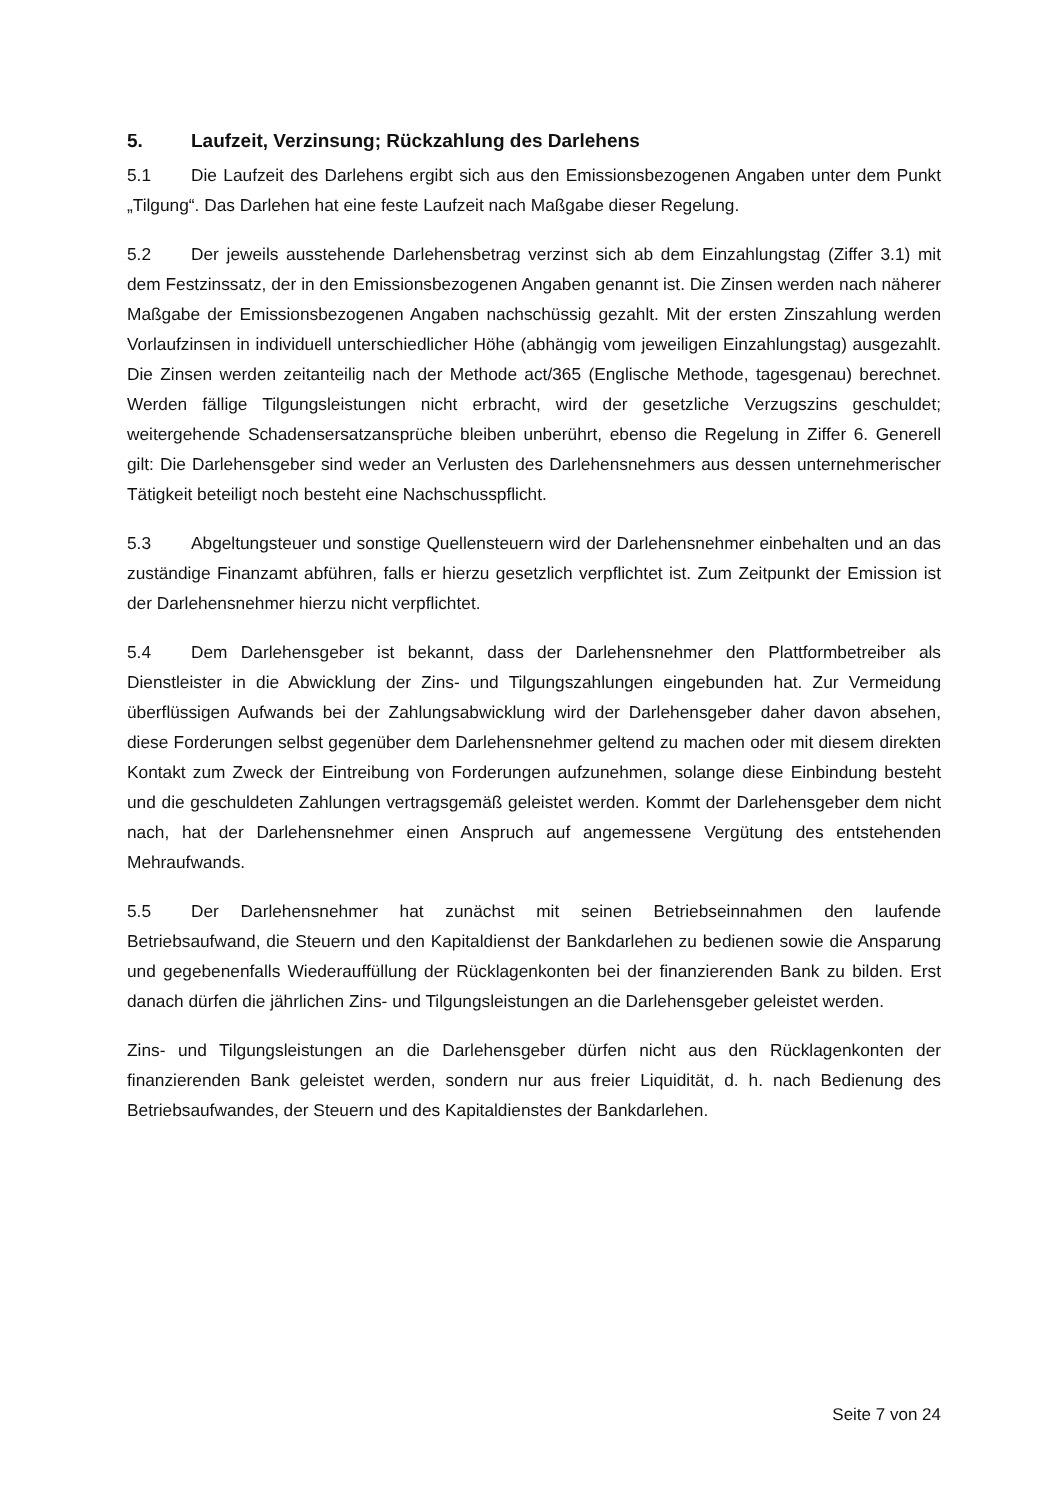5. Laufzeit, Verzinsung; Rückzahlung des Darlehens
5.1 Die Laufzeit des Darlehens ergibt sich aus den Emissionsbezogenen Angaben unter dem Punkt „Tilgung“. Das Darlehen hat eine feste Laufzeit nach Maßgabe dieser Regelung.
5.2 Der jeweils ausstehende Darlehensbetrag verzinst sich ab dem Einzahlungstag (Ziffer 3.1) mit dem Festzinssatz, der in den Emissionsbezogenen Angaben genannt ist. Die Zinsen werden nach näherer Maßgabe der Emissionsbezogenen Angaben nachschüssig gezahlt. Mit der ersten Zinszahlung werden Vorlaufzinsen in individuell unterschiedlicher Höhe (abhängig vom jeweiligen Einzahlungstag) ausgezahlt. Die Zinsen werden zeitanteilig nach der Methode act/365 (Englische Methode, tagesgenau) berechnet. Werden fällige Tilgungsleistungen nicht erbracht, wird der gesetzliche Verzugszins geschuldet; weitergehende Schadensersatzansprüche bleiben unberührt, ebenso die Regelung in Ziffer 6. Generell gilt: Die Darlehensgeber sind weder an Verlusten des Darlehensnehmers aus dessen unternehmerischer Tätigkeit beteiligt noch besteht eine Nachschusspflicht.
5.3 Abgeltungsteuer und sonstige Quellensteuern wird der Darlehensnehmer einbehalten und an das zuständige Finanzamt abführen, falls er hierzu gesetzlich verpflichtet ist. Zum Zeitpunkt der Emission ist der Darlehensnehmer hierzu nicht verpflichtet.
5.4 Dem Darlehensgeber ist bekannt, dass der Darlehensnehmer den Plattformbetreiber als Dienstleister in die Abwicklung der Zins- und Tilgungszahlungen eingebunden hat. Zur Vermeidung überflüssigen Aufwands bei der Zahlungsabwicklung wird der Darlehensgeber daher davon absehen, diese Forderungen selbst gegenüber dem Darlehensnehmer geltend zu machen oder mit diesem direkten Kontakt zum Zweck der Eintreibung von Forderungen aufzunehmen, solange diese Einbindung besteht und die geschuldeten Zahlungen vertragsgemäß geleistet werden. Kommt der Darlehensgeber dem nicht nach, hat der Darlehensnehmer einen Anspruch auf angemessene Vergütung des entstehenden Mehraufwands.
5.5 Der Darlehensnehmer hat zunächst mit seinen Betriebseinnahmen den laufende Betriebsaufwand, die Steuern und den Kapitaldienst der Bankdarlehen zu bedienen sowie die Ansparung und gegebenenfalls Wiederauffüllung der Rücklagenkonten bei der finanzierenden Bank zu bilden. Erst danach dürfen die jährlichen Zins- und Tilgungsleistungen an die Darlehensgeber geleistet werden.
Zins- und Tilgungsleistungen an die Darlehensgeber dürfen nicht aus den Rücklagenkonten der finanzierenden Bank geleistet werden, sondern nur aus freier Liquidität, d. h. nach Bedienung des Betriebsaufwandes, der Steuern und des Kapitaldienstes der Bankdarlehen.
Seite 7 von 24